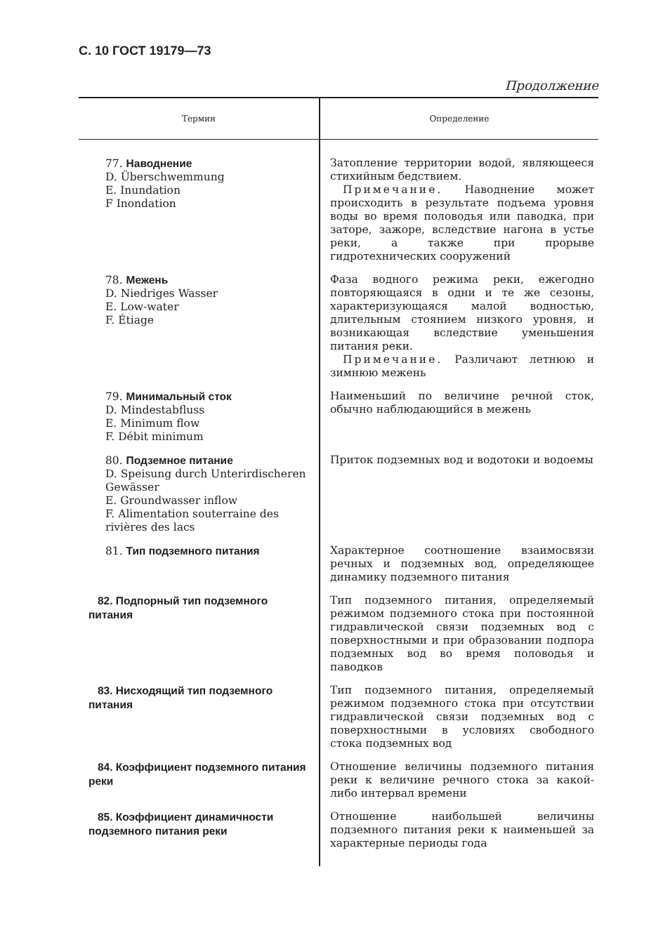С. 10 ГОСТ 19179—73
Продолжение
| Термин | Определение |
| --- | --- |
| 77. Наводнение D. Überschwemmung E. Inundation F Inondation | Затопление территории водой, являющееся стихийным бедствием. Примечание. Наводнение может происходить в результате подъема уровня воды во время половодья или паводка, при заторе, зажоре, вследствие нагона в устье реки, а также при прорыве гидротехнических сооружений |
| 78. Межень D. Niedriges Wasser E. Low-water F. Étiage | Фаза водного режима реки, ежегодно повторяющаяся в одни и те же сезоны, характеризующаяся малой водностью, длительным стоянием низкого уровня, и возникающая вследствие уменьшения питания реки. Примечание. Различают летнюю и зимнюю межень |
| 79. Минимальный сток D. Mindestabfluss E. Minimum flow F. Débit minimum | Наименьший по величине речной сток, обычно наблюдающийся в межень |
| 80. Подземное питание D. Speisung durch Unterirdischeren Gewässer E. Groundwasser inflow F. Alimentation souterraine des rivières des lacs | Приток подземных вод и водотоки и водоемы |
| 81. Тип подземного питания | Характерное соотношение взаимосвязи речных и подземных вод, определяющее динамику подземного питания |
| 82. Подпорный тип подземного питания | Тип подземного питания, определяемый режимом подземного стока при постоянной гидравлической связи подземных вод с поверхностными и при образовании подпора подземных вод во время половодья и паводков |
| 83. Нисходящий тип подземного питания | Тип подземного питания, определяемый режимом подземного стока при отсутствии гидравлической связи подземных вод с поверхностными в условиях свободного стока подземных вод |
| 84. Коэффициент подземного питания реки | Отношение величины подземного питания реки к величине речного стока за какой-либо интервал времени |
| 85. Коэффициент динамичности подземного питания реки | Отношение наибольшей величины подземного питания реки к наименьшей за характерные периоды года |